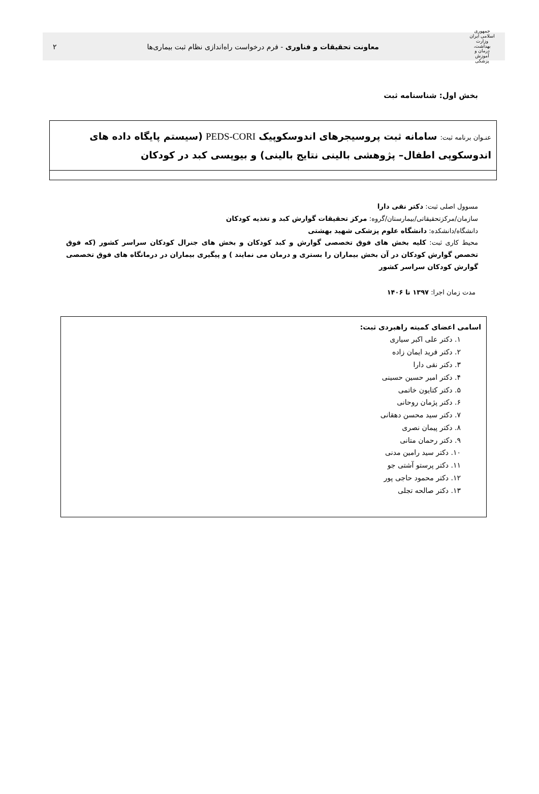جمهوری اسلامی ایران
وزارت بهداشت، درمان و آموزش پزشکی
معاونت تحقیقات و فناوری - فرم درخواست راه‌اندازی نظام ثبت بیماری‌ها
۲
بخش اول: شناسنامه ثبت
عنـوان برنامه ثبت: سامانه ثبت پروسیجرهای اندوسکوپیک PEDS-CORI (سیستم پایگاه داده های اندوسکوپی اطفال– پژوهشی بالینی نتایج بالینی) و بیوپسی کبد در کودکان
مسوول اصلی ثبت: دکتر نقی دارا
سازمان/مرکزتحقیقاتی/بیمارستان/گروه: مرکز تحقیقات گوارش کبد و تغذیه کودکان
دانشگاه/دانشکده: دانشگاه علوم پزشکی شهید بهشتی
محیط کاری ثبت: کلیه بخش های فوق تخصصی گوارش و کبد کودکان و بخش های جنرال کودکان سراسر کشور (که فوق تخصص گوارش کودکان در آن بخش بیماران را بستری و درمان می نمایند ) و پیگیری بیماران در درمانگاه های فوق تخصصی گوارش کودکان سراسر کشور
مدت زمان اجرا: ۱۳۹۷ تا ۱۴۰۶
اسامی اعضای کمیته راهبردی ثبت:
۱. دکتر علی اکبر سیاری
۲. دکتر فرید ایمان زاده
۳. دکتر نقی دارا
۴. دکتر امیر حسین حسینی
۵. دکتر کتایون خاتمی
۶. دکتر پژمان روحانی
۷. دکتر سید محسن دهقانی
۸. دکتر پیمان نصری
۹. دکتر رحمان متانی
۱۰. دکتر سید رامین مدنی
۱۱. دکتر پرستو آشتی جو
۱۲. دکتر محمود حاجی پور
۱۳. دکتر صالحه تجلی